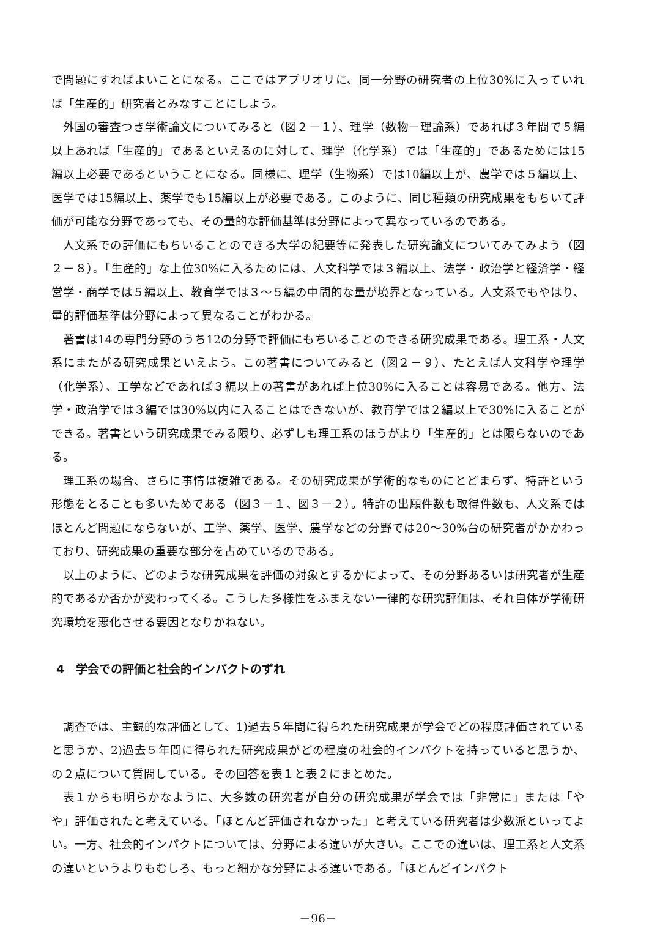で問題にすればよいことになる。ここではアプリオリに、同一分野の研究者の上位30%に入っていれば「生産的」研究者とみなすことにしよう。
外国の審査つき学術論文についてみると（図２－１）、理学（数物－理論系）であれば３年間で５編以上あれば「生産的」であるといえるのに対して、理学（化学系）では「生産的」であるためには15編以上必要であるということになる。同様に、理学（生物系）では10編以上が、農学では５編以上、医学では15編以上、薬学でも15編以上が必要である。このように、同じ種類の研究成果をもちいて評価が可能な分野であっても、その量的な評価基準は分野によって異なっているのである。
人文系での評価にもちいることのできる大学の紀要等に発表した研究論文についてみてみよう（図２－８）。「生産的」な上位30%に入るためには、人文科学では３編以上、法学・政治学と経済学・経営学・商学では５編以上、教育学では３～５編の中間的な量が境界となっている。人文系でもやはり、量的評価基準は分野によって異なることがわかる。
著書は14の専門分野のうち12の分野で評価にもちいることのできる研究成果である。理工系・人文系にまたがる研究成果といえよう。この著書についてみると（図２－９）、たとえば人文科学や理学（化学系）、工学などであれば３編以上の著書があれば上位30%に入ることは容易である。他方、法学・政治学では３編では30%以内に入ることはできないが、教育学では２編以上で30%に入ることができる。著書という研究成果でみる限り、必ずしも理工系のほうがより「生産的」とは限らないのである。
理工系の場合、さらに事情は複雑である。その研究成果が学術的なものにとどまらず、特許という形態をとることも多いためである（図３－１、図３－２）。特許の出願件数も取得件数も、人文系ではほとんど問題にならないが、工学、薬学、医学、農学などの分野では20～30%台の研究者がかかわっており、研究成果の重要な部分を占めているのである。
以上のように、どのような研究成果を評価の対象とするかによって、その分野あるいは研究者が生産的であるか否かが変わってくる。こうした多様性をふまえない一律的な研究評価は、それ自体が学術研究環境を悪化させる要因となりかねない。
4　学会での評価と社会的インパクトのずれ
調査では、主観的な評価として、1)過去５年間に得られた研究成果が学会でどの程度評価されていると思うか、2)過去５年間に得られた研究成果がどの程度の社会的インパクトを持っていると思うか、の２点について質問している。その回答を表１と表２にまとめた。
表１からも明らかなように、大多数の研究者が自分の研究成果が学会では「非常に」または「やや」評価されたと考えている。「ほとんど評価されなかった」と考えている研究者は少数派といってよい。一方、社会的インパクトについては、分野による違いが大きい。ここでの違いは、理工系と人文系の違いというよりもむしろ、もっと細かな分野による違いである。「ほとんどインパクト
－96－